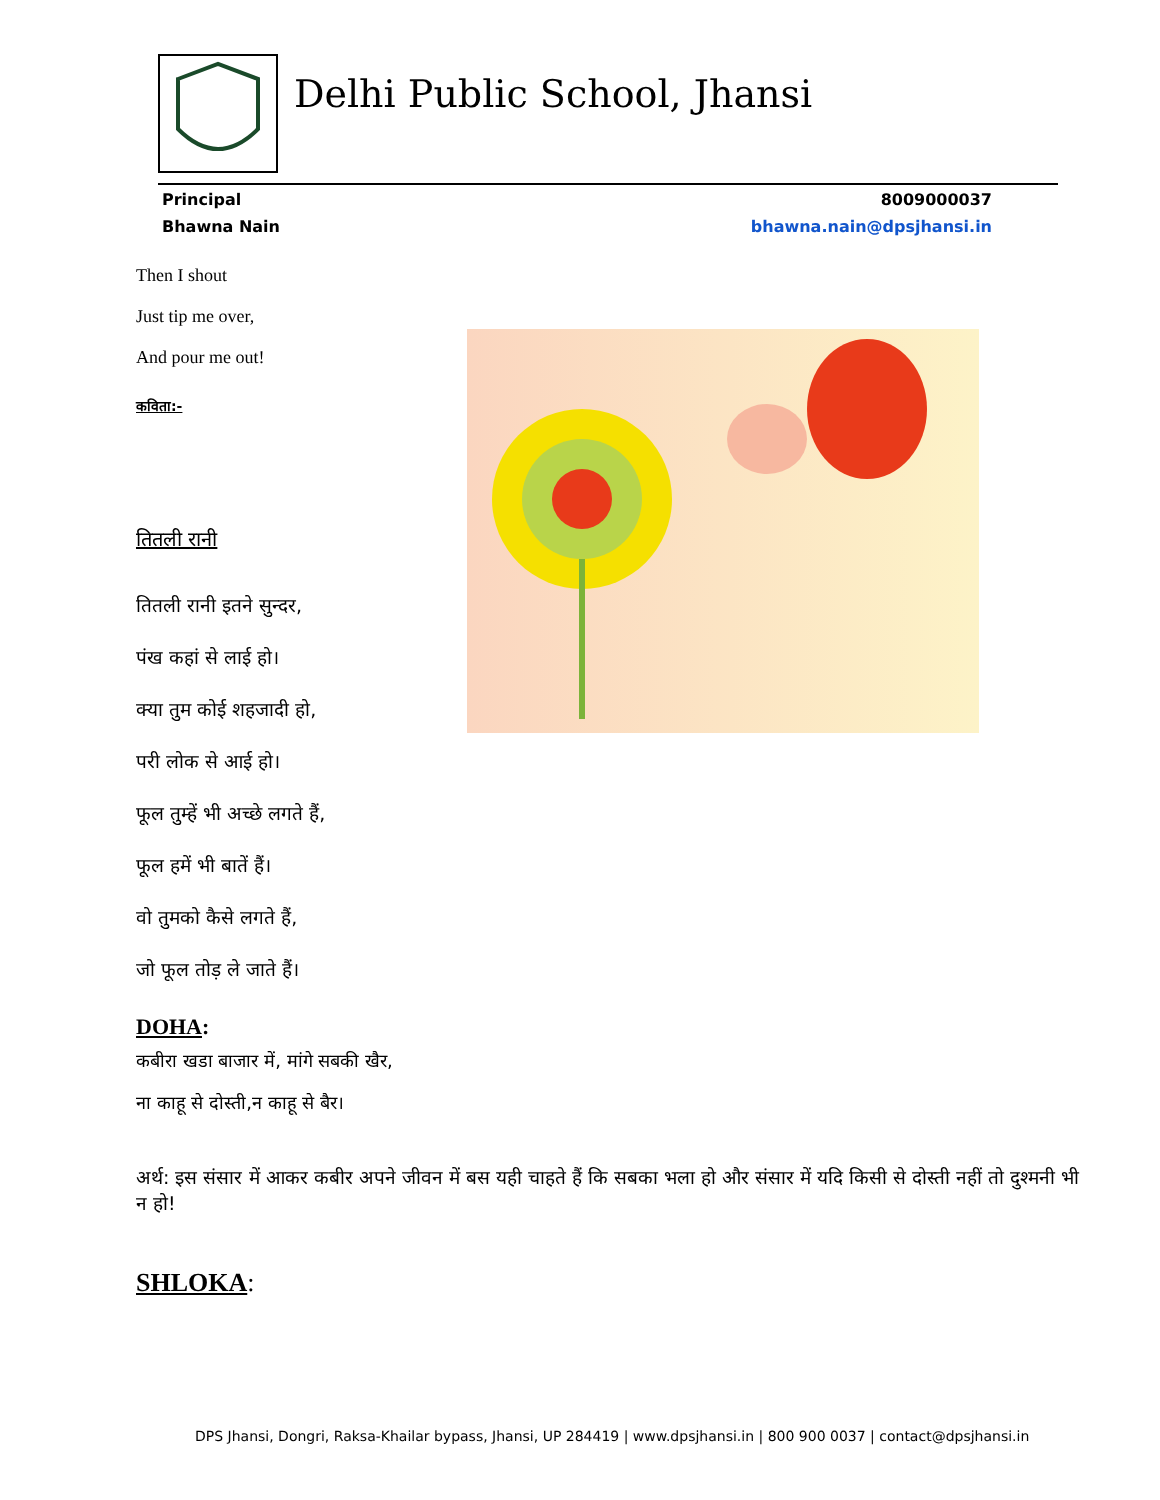Delhi Public School, Jhansi
Principal
Bhawna Nain
8009000037
bhawna.nain@dpsjhansi.in
Then I shout
Just tip me over,
And pour me out!
कविता:-
तितली रानी
तितली रानी इतने सुन्दर,
पंख कहां से लाई हो।
क्या तुम कोई शहजादी हो,
परी लोक से आई हो।
फूल तुम्हें भी अच्छे लगते हैं,
फूल हमें भी बातें हैं।
वो तुमको कैसे लगते हैं,
जो फूल तोड़ ले जाते हैं।
DOHA:
कबीरा खडा बाजार में, मांगे सबकी खैर,
ना काहू से दोस्ती,न काहू से बैर।
अर्थ: इस संसार में आकर कबीर अपने जीवन में बस यही चाहते हैं कि सबका भला हो और संसार में यदि किसी से दोस्ती नहीं तो दुश्मनी भी न हो!
SHLOKA:
DPS Jhansi, Dongri, Raksa-Khailar bypass, Jhansi, UP 284419 | www.dpsjhansi.in | 800 900 0037 | contact@dpsjhansi.in